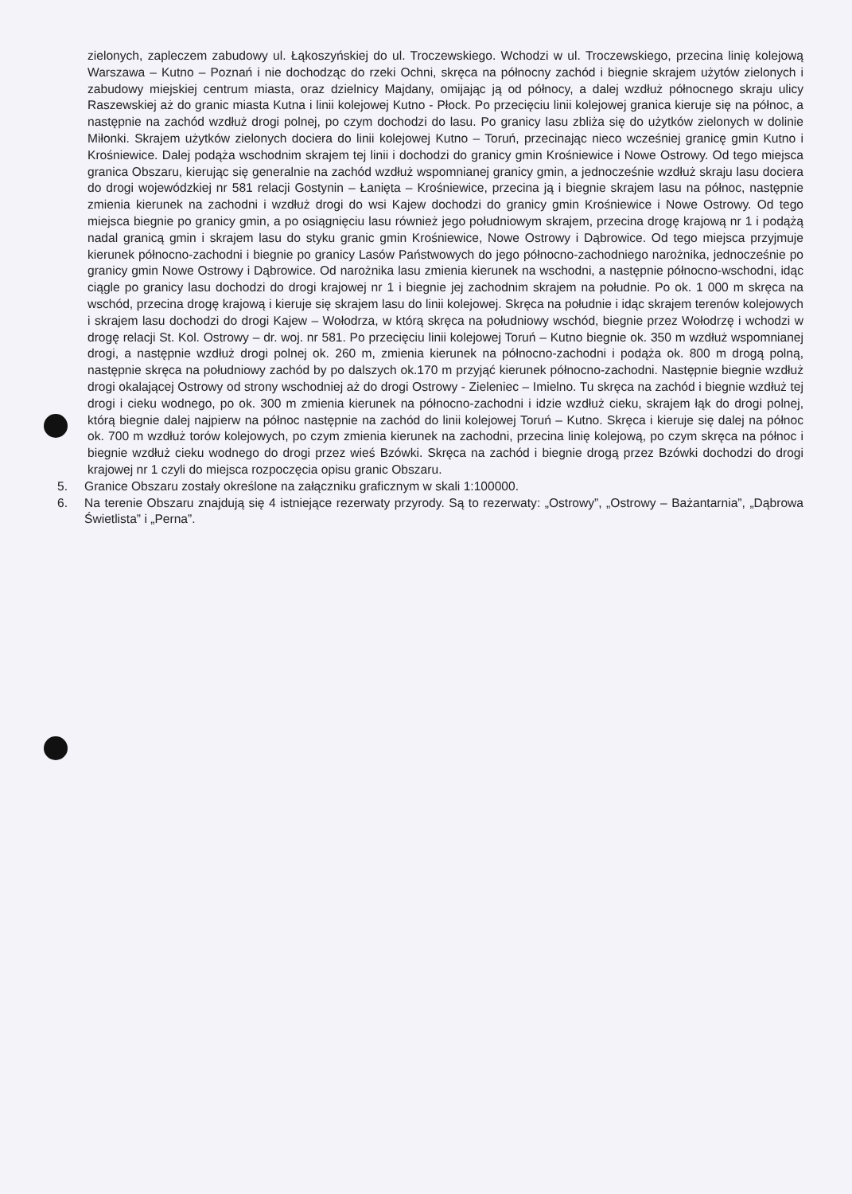zielonych, zapleczem zabudowy ul. Łąkoszyńskiej do ul. Troczewskiego. Wchodzi w ul. Troczewskiego, przecina linię kolejową Warszawa – Kutno – Poznań i nie dochodząc do rzeki Ochni, skręca na północny zachód i biegnie skrajem użytów zielonych i zabudowy miejskiej centrum miasta, oraz dzielnicy Majdany, omijając ją od północy, a dalej wzdłuż północnego skraju ulicy Raszewskiej aż do granic miasta Kutna i linii kolejowej Kutno - Płock. Po przecięciu linii kolejowej granica kieruje się na północ, a następnie na zachód wzdłuż drogi polnej, po czym dochodzi do lasu. Po granicy lasu zbliża się do użytków zielonych w dolinie Miłonki. Skrajem użytków zielonych dociera do linii kolejowej Kutno – Toruń, przecinając nieco wcześniej granicę gmin Kutno i Krośniewice. Dalej podąża wschodnim skrajem tej linii i dochodzi do granicy gmin Krośniewice i Nowe Ostrowy. Od tego miejsca granica Obszaru, kierując się generalnie na zachód wzdłuż wspomnianej granicy gmin, a jednocześnie wzdłuż skraju lasu dociera do drogi wojewódzkiej nr 581 relacji Gostynin – Łanięta – Krośniewice, przecina ją i biegnie skrajem lasu na północ, następnie zmienia kierunek na zachodni i wzdłuż drogi do wsi Kajew dochodzi do granicy gmin Krośniewice i Nowe Ostrowy. Od tego miejsca biegnie po granicy gmin, a po osiągnięciu lasu również jego południowym skrajem, przecina drogę krajową nr 1 i podążą nadal granicą gmin i skrajem lasu do styku granic gmin Krośniewice, Nowe Ostrowy i Dąbrowice. Od tego miejsca przyjmuje kierunek północno-zachodni i biegnie po granicy Lasów Państwowych do jego północno-zachodniego narożnika, jednocześnie po granicy gmin Nowe Ostrowy i Dąbrowice. Od narożnika lasu zmienia kierunek na wschodni, a następnie północno-wschodni, idąc ciągle po granicy lasu dochodzi do drogi krajowej nr 1 i biegnie jej zachodnim skrajem na południe. Po ok. 1 000 m skręca na wschód, przecina drogę krajową i kieruje się skrajem lasu do linii kolejowej. Skręca na południe i idąc skrajem terenów kolejowych i skrajem lasu dochodzi do drogi Kajew – Wołodrza, w którą skręca na południowy wschód, biegnie przez Wołodrzę i wchodzi w drogę relacji St. Kol. Ostrowy – dr. woj. nr 581. Po przecięciu linii kolejowej Toruń – Kutno biegnie ok. 350 m wzdłuż wspomnianej drogi, a następnie wzdłuż drogi polnej ok. 260 m, zmienia kierunek na północno-zachodni i podąża ok. 800 m drogą polną, następnie skręca na południowy zachód by po dalszych ok.170 m przyjąć kierunek północno-zachodni. Następnie biegnie wzdłuż drogi okalającej Ostrowy od strony wschodniej aż do drogi Ostrowy - Zieleniec – Imielno. Tu skręca na zachód i biegnie wzdłuż tej drogi i cieku wodnego, po ok. 300 m zmienia kierunek na północno-zachodni i idzie wzdłuż cieku, skrajem łąk do drogi polnej, którą biegnie dalej najpierw na północ następnie na zachód do linii kolejowej Toruń – Kutno. Skręca i kieruje się dalej na północ ok. 700 m wzdłuż torów kolejowych, po czym zmienia kierunek na zachodni, przecina linię kolejową, po czym skręca na północ i biegnie wzdłuż cieku wodnego do drogi przez wieś Bzówki. Skręca na zachód i biegnie drogą przez Bzówki dochodzi do drogi krajowej nr 1 czyli do miejsca rozpoczęcia opisu granic Obszaru.
5. Granice Obszaru zostały określone na załączniku graficznym w skali 1:100000.
6. Na terenie Obszaru znajdują się 4 istniejące rezerwaty przyrody. Są to rezerwaty: „Ostrowy”, „Ostrowy – Bażantarnia”, „Dąbrowa Świetlista” i „Perna”.